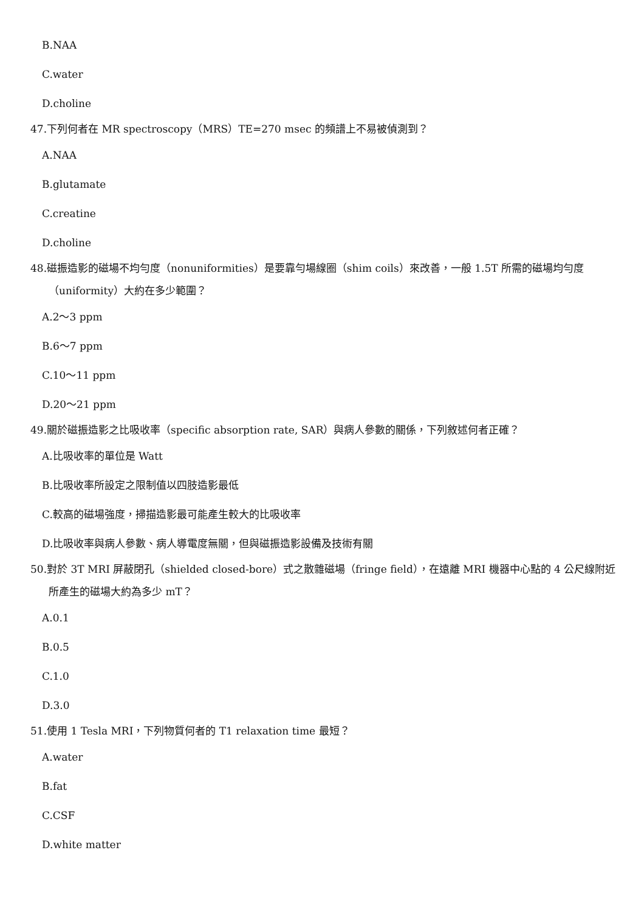B.NAA
C.water
D.choline
47.下列何者在 MR spectroscopy（MRS）TE=270 msec 的頻譜上不易被偵測到？
A.NAA
B.glutamate
C.creatine
D.choline
48.磁振造影的磁場不均勻度（nonuniformities）是要靠勻場線圈（shim coils）來改善，一般 1.5T 所需的磁場均勻度（uniformity）大約在多少範圍？
A.2～3 ppm
B.6～7 ppm
C.10～11 ppm
D.20～21 ppm
49.關於磁振造影之比吸收率（specific absorption rate, SAR）與病人參數的關係，下列敘述何者正確？
A.比吸收率的單位是 Watt
B.比吸收率所設定之限制值以四肢造影最低
C.較高的磁場強度，掃描造影最可能產生較大的比吸收率
D.比吸收率與病人參數、病人導電度無關，但與磁振造影設備及技術有關
50.對於 3T MRI 屏蔽閉孔（shielded closed-bore）式之散雜磁場（fringe field），在遠離 MRI 機器中心點的 4 公尺線附近所產生的磁場大約為多少 mT？
A.0.1
B.0.5
C.1.0
D.3.0
51.使用 1 Tesla MRI，下列物質何者的 T1 relaxation time 最短？
A.water
B.fat
C.CSF
D.white matter